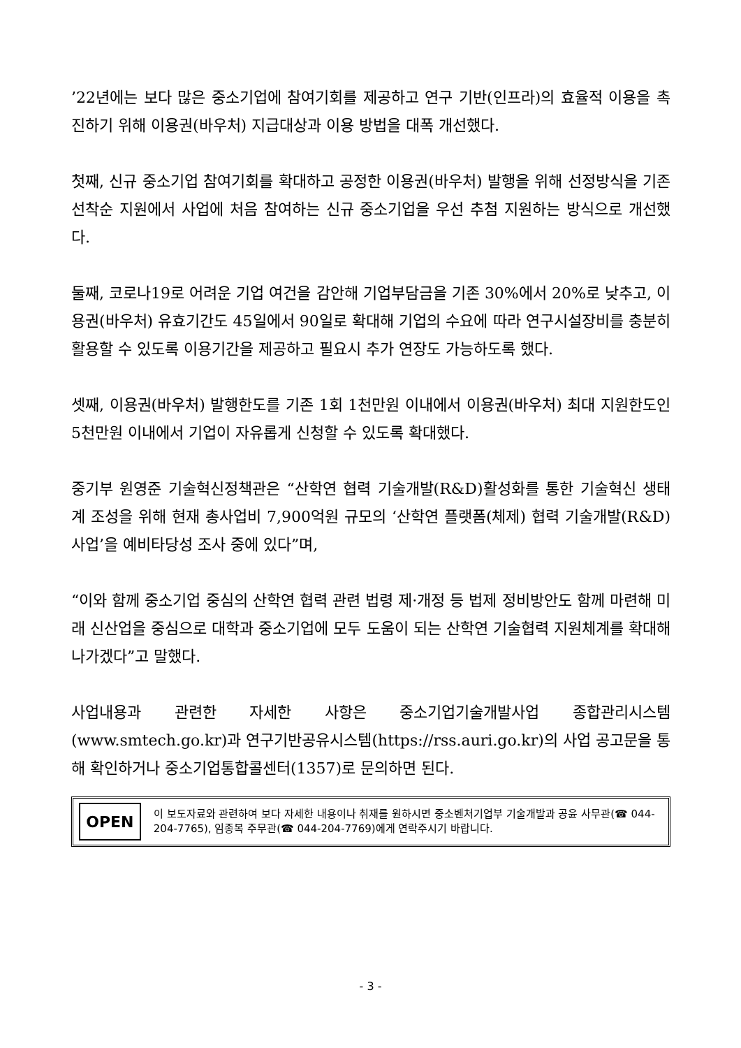’22년에는 보다 많은 중소기업에 참여기회를 제공하고 연구 기반(인프라)의 효율적 이용을 촉진하기 위해 이용권(바우처) 지급대상과 이용 방법을 대폭 개선했다.
첫째, 신규 중소기업 참여기회를 확대하고 공정한 이용권(바우처) 발행을 위해 선정방식을 기존 선착순 지원에서 사업에 처음 참여하는 신규 중소기업을 우선 추첨 지원하는 방식으로 개선했다.
둘째, 코로나19로 어려운 기업 여건을 감안해 기업부담금을 기존 30%에서 20%로 낮추고, 이용권(바우처) 유효기간도 45일에서 90일로 확대해 기업의 수요에 따라 연구시설장비를 충분히 활용할 수 있도록 이용기간을 제공하고 필요시 추가 연장도 가능하도록 했다.
셋째, 이용권(바우처) 발행한도를 기존 1회 1천만원 이내에서 이용권(바우처) 최대 지원한도인 5천만원 이내에서 기업이 자유롭게 신청할 수 있도록 확대했다.
중기부 원영준 기술혁신정책관은 “산학연 협력 기술개발(R&D)활성화를 통한 기술혁신 생태계 조성을 위해 현재 총사업비 7,900억원 규모의 ‘산학연 플랫폼(체제) 협력 기술개발(R&D)사업’을 예비타당성 조사 중에 있다”며,
“이와 함께 중소기업 중심의 산학연 협력 관련 법령 제·개정 등 법제 정비방안도 함께 마련해 미래 신산업을 중심으로 대학과 중소기업에 모두 도움이 되는 산학연 기술협력 지원체계를 확대해 나가겠다”고 말했다.
사업내용과 관련한 자세한 사항은 중소기업기술개발사업 종합관리시스템(www.smtech.go.kr)과 연구기반공유시스템(https://rss.auri.go.kr)의 사업 공고문을 통해 확인하거나 중소기업통합콜센터(1357)로 문의하면 된다.
OPEN
이 보도자료와 관련하여 보다 자세한 내용이나 취재를 원하시면 중소벤처기업부 기술개발과 공윤 사무관(☎ 044-204-7765), 임종복 주무관(☎ 044-204-7769)에게 연락주시기 바랍니다.
- 3 -